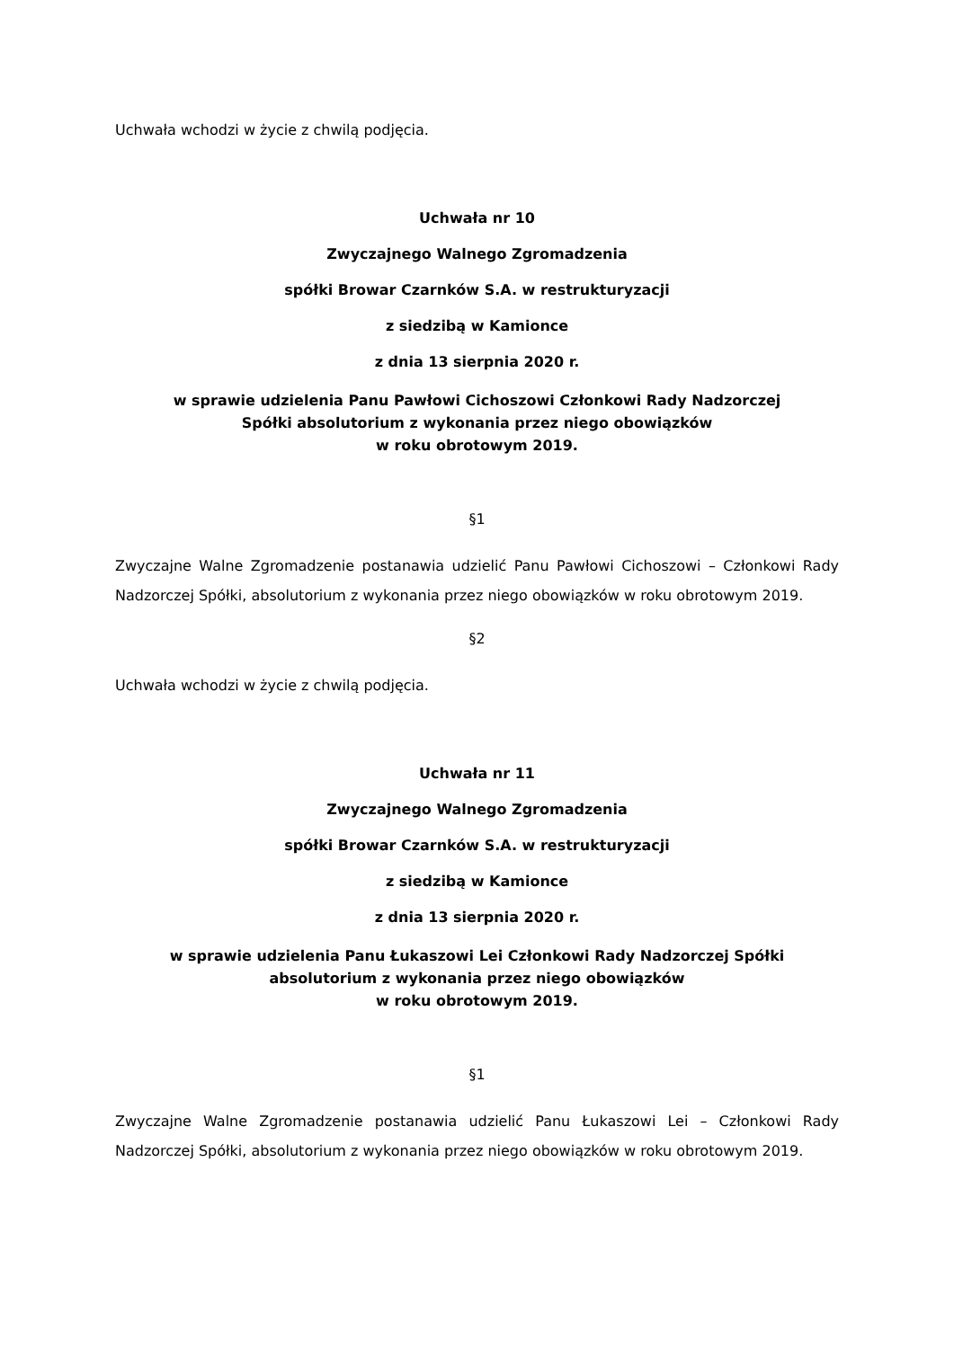Uchwała wchodzi w życie z chwilą podjęcia.
Uchwała nr 10
Zwyczajnego Walnego Zgromadzenia
spółki Browar Czarnków S.A. w restrukturyzacji
z siedzibą w Kamionce
z dnia 13 sierpnia 2020 r.
w sprawie udzielenia Panu Pawłowi Cichoszowi Członkowi Rady Nadzorczej
Spółki absolutorium z wykonania przez niego obowiązków
w roku obrotowym 2019.
§1
Zwyczajne Walne Zgromadzenie postanawia udzielić Panu Pawłowi Cichoszowi – Członkowi Rady Nadzorczej Spółki, absolutorium z wykonania przez niego obowiązków w roku obrotowym 2019.
§2
Uchwała wchodzi w życie z chwilą podjęcia.
Uchwała nr 11
Zwyczajnego Walnego Zgromadzenia
spółki Browar Czarnków S.A. w restrukturyzacji
z siedzibą w Kamionce
z dnia 13 sierpnia 2020 r.
w sprawie udzielenia Panu Łukaszowi Lei Członkowi Rady Nadzorczej Spółki
absolutorium z wykonania przez niego obowiązków
w roku obrotowym 2019.
§1
Zwyczajne Walne Zgromadzenie postanawia udzielić Panu Łukaszowi Lei – Członkowi Rady Nadzorczej Spółki, absolutorium z wykonania przez niego obowiązków w roku obrotowym 2019.